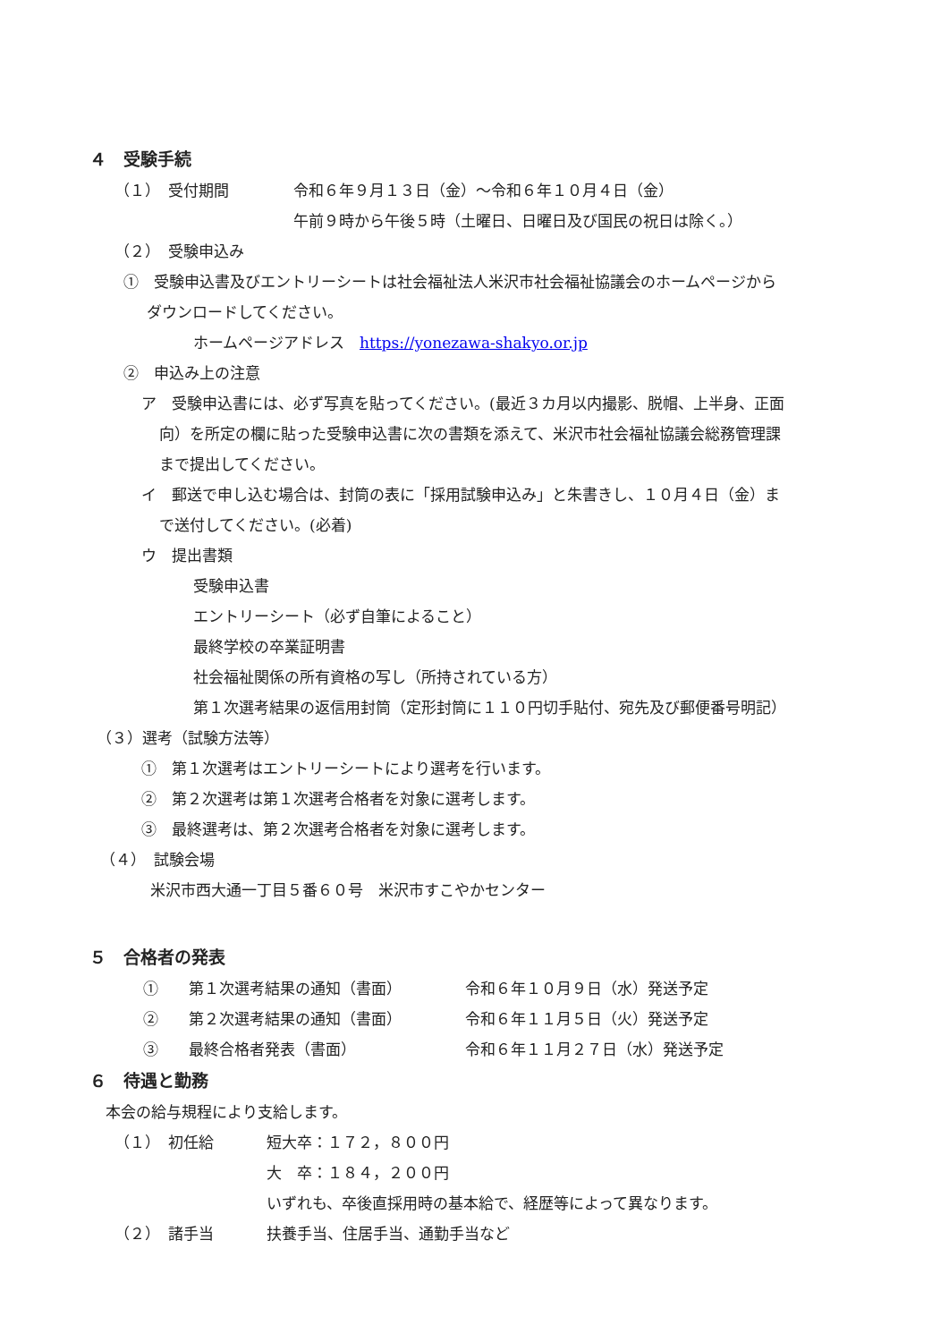４　受験手続
（１）　受付期間 令和６年９月１３日（金）～令和６年１０月４日（金）
午前９時から午後５時（土曜日、日曜日及び国民の祝日は除く。）
（２）　受験申込み
①　受験申込書及びエントリーシートは社会福祉法人米沢市社会福祉協議会のホームページから
ダウンロードしてください。
ホームページアドレス　https://yonezawa-shakyo.or.jp
②　申込み上の注意
ア　受験申込書には、必ず写真を貼ってください。(最近３カ月以内撮影、脱帽、上半身、正面
向）を所定の欄に貼った受験申込書に次の書類を添えて、米沢市社会福祉協議会総務管理課
まで提出してください。
イ　郵送で申し込む場合は、封筒の表に「採用試験申込み」と朱書きし、１０月４日（金）ま
で送付してください。(必着)
ウ　提出書類
受験申込書
エントリーシート（必ず自筆によること）
最終学校の卒業証明書
社会福祉関係の所有資格の写し（所持されている方）
第１次選考結果の返信用封筒（定形封筒に１１０円切手貼付、宛先及び郵便番号明記）
（３）選考（試験方法等）
①　第１次選考はエントリーシートにより選考を行います。
②　第２次選考は第１次選考合格者を対象に選考します。
③　最終選考は、第２次選考合格者を対象に選考します。
（４）　試験会場
米沢市西大通一丁目５番６０号　米沢市すこやかセンター
５　合格者の発表
①　　第１次選考結果の通知（書面） 令和６年１０月９日（水）発送予定
②　　第２次選考結果の通知（書面） 令和６年１１月５日（火）発送予定
③　　最終合格者発表（書面） 令和６年１１月２７日（水）発送予定
６　待遇と勤務
本会の給与規程により支給します。
（１）　初任給 短大卒：１７２，８００円
大　卒：１８４，２００円
いずれも、卒後直採用時の基本給で、経歴等によって異なります。
（２）　諸手当 扶養手当、住居手当、通勤手当など